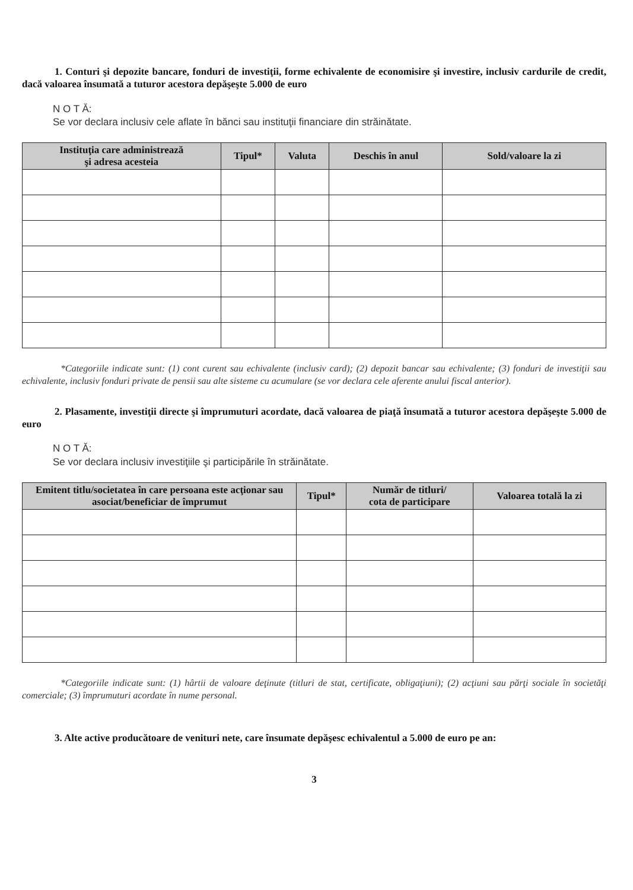1. Conturi şi depozite bancare, fonduri de investiţii, forme echivalente de economisire şi investire, inclusiv cardurile de credit, dacă valoarea însumată a tuturor acestora depăşeşte 5.000 de euro
N O T Ă:
Se vor declara inclusiv cele aflate în bănci sau instituţii financiare din străinătate.
| Instituţia care administrează şi adresa acesteia | Tipul* | Valuta | Deschis în anul | Sold/valoare la zi |
| --- | --- | --- | --- | --- |
*Categoriile indicate sunt: (1) cont curent sau echivalente (inclusiv card); (2) depozit bancar sau echivalente; (3) fonduri de investiţii sau echivalente, inclusiv fonduri private de pensii sau alte sisteme cu acumulare (se vor declara cele aferente anului fiscal anterior).
2. Plasamente, investiţii directe şi împrumuturi acordate, dacă valoarea de piaţă însumată a tuturor acestora depăşeşte 5.000 de euro
N O T Ă:
Se vor declara inclusiv investiţiile şi participările în străinătate.
| Emitent titlu/societatea în care persoana este acţionar sau asociat/beneficiar de împrumut | Tipul* | Număr de titluri/ cota de participare | Valoarea totală la zi |
| --- | --- | --- | --- |
*Categoriile indicate sunt: (1) hârtii de valoare deţinute (titluri de stat, certificate, obligaţiuni); (2) acţiuni sau părţi sociale în societăţi comerciale; (3) împrumuturi acordate în nume personal.
3. Alte active producătoare de venituri nete, care însumate depăşesc echivalentul a 5.000 de euro pe an:
3